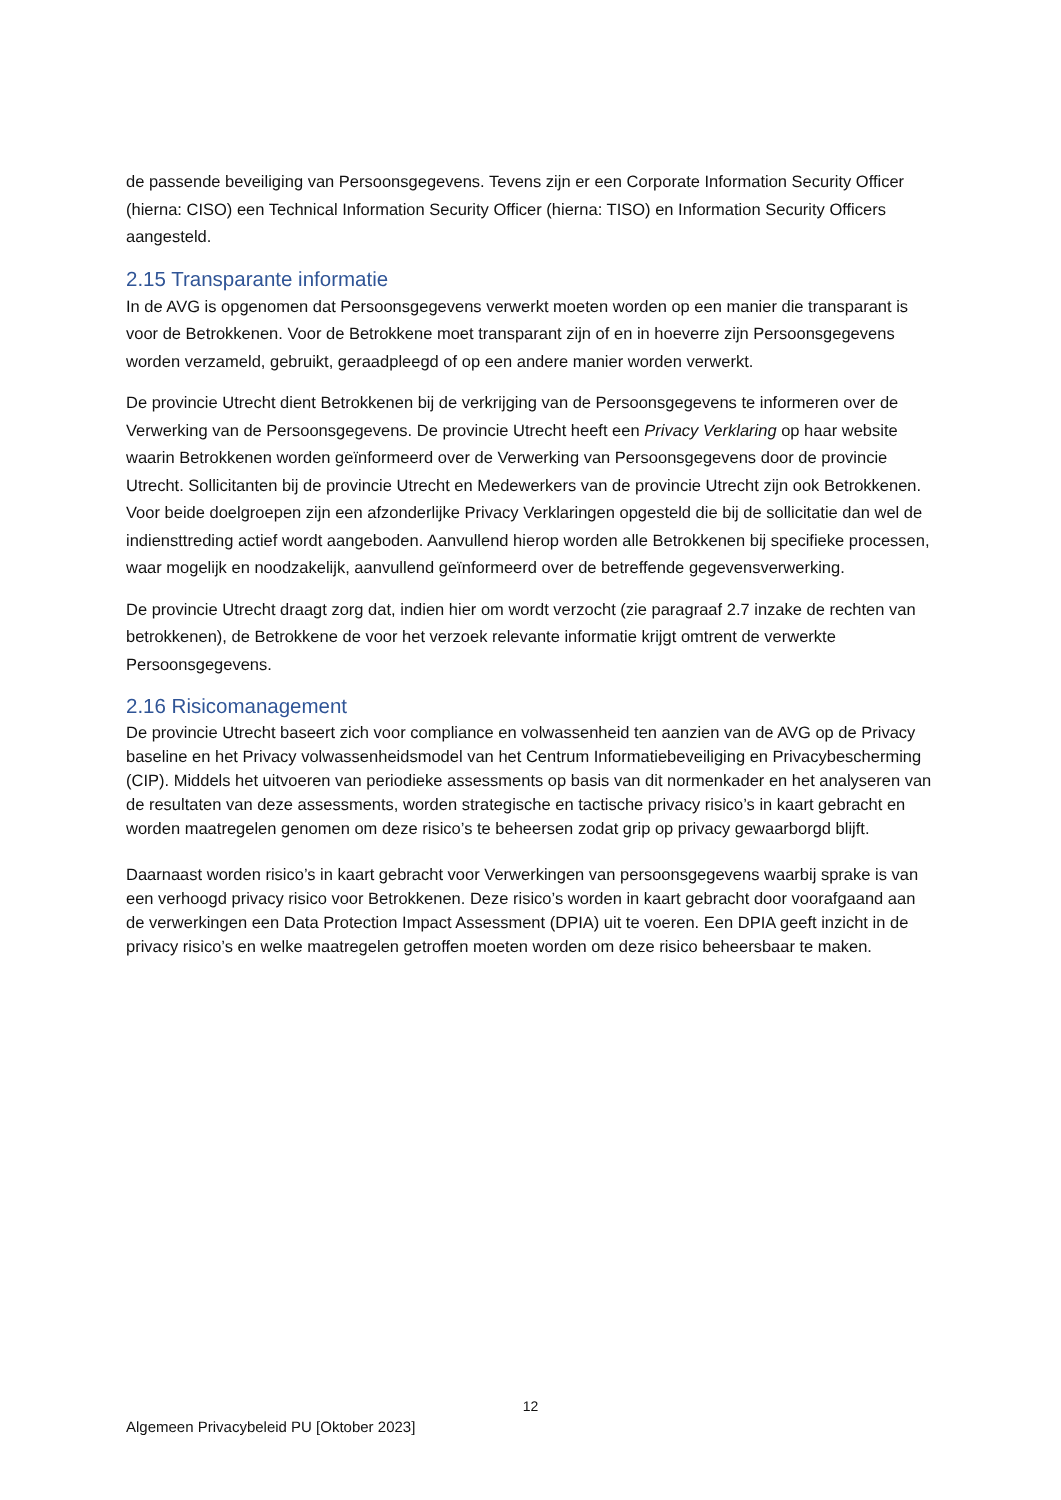de passende beveiliging van Persoonsgegevens. Tevens zijn er een Corporate Information Security Officer (hierna: CISO) een Technical Information Security Officer (hierna: TISO) en Information Security Officers aangesteld.
2.15 Transparante informatie
In de AVG is opgenomen dat Persoonsgegevens verwerkt moeten worden op een manier die transparant is voor de Betrokkenen. Voor de Betrokkene moet transparant zijn of en in hoeverre zijn Persoonsgegevens worden verzameld, gebruikt, geraadpleegd of op een andere manier worden verwerkt.
De provincie Utrecht dient Betrokkenen bij de verkrijging van de Persoonsgegevens te informeren over de Verwerking van de Persoonsgegevens. De provincie Utrecht heeft een Privacy Verklaring op haar website waarin Betrokkenen worden geïnformeerd over de Verwerking van Persoonsgegevens door de provincie Utrecht. Sollicitanten bij de provincie Utrecht en Medewerkers van de provincie Utrecht zijn ook Betrokkenen. Voor beide doelgroepen zijn een afzonderlijke Privacy Verklaringen opgesteld die bij de sollicitatie dan wel de indiensttreding actief wordt aangeboden. Aanvullend hierop worden alle Betrokkenen bij specifieke processen, waar mogelijk en noodzakelijk, aanvullend geïnformeerd over de betreffende gegevensverwerking.
De provincie Utrecht draagt zorg dat, indien hier om wordt verzocht (zie paragraaf 2.7 inzake de rechten van betrokkenen), de Betrokkene de voor het verzoek relevante informatie krijgt omtrent de verwerkte Persoonsgegevens.
2.16 Risicomanagement
De provincie Utrecht baseert zich voor compliance en volwassenheid ten aanzien van de AVG op de Privacy baseline en het Privacy volwassenheidsmodel van het Centrum Informatiebeveiliging en Privacybescherming (CIP). Middels het uitvoeren van periodieke assessments op basis van dit normenkader en het analyseren van de resultaten van deze assessments, worden strategische en tactische privacy risico’s in kaart gebracht en worden maatregelen genomen om deze risico’s te beheersen zodat grip op privacy gewaarborgd blijft.
Daarnaast worden risico’s in kaart gebracht voor Verwerkingen van persoonsgegevens waarbij sprake is van een verhoogd privacy risico voor Betrokkenen. Deze risico’s worden in kaart gebracht door voorafgaand aan de verwerkingen een Data Protection Impact Assessment (DPIA) uit te voeren. Een DPIA geeft inzicht in de privacy risico’s en welke maatregelen getroffen moeten worden om deze risico beheersbaar te maken.
12
Algemeen Privacybeleid PU [Oktober 2023]